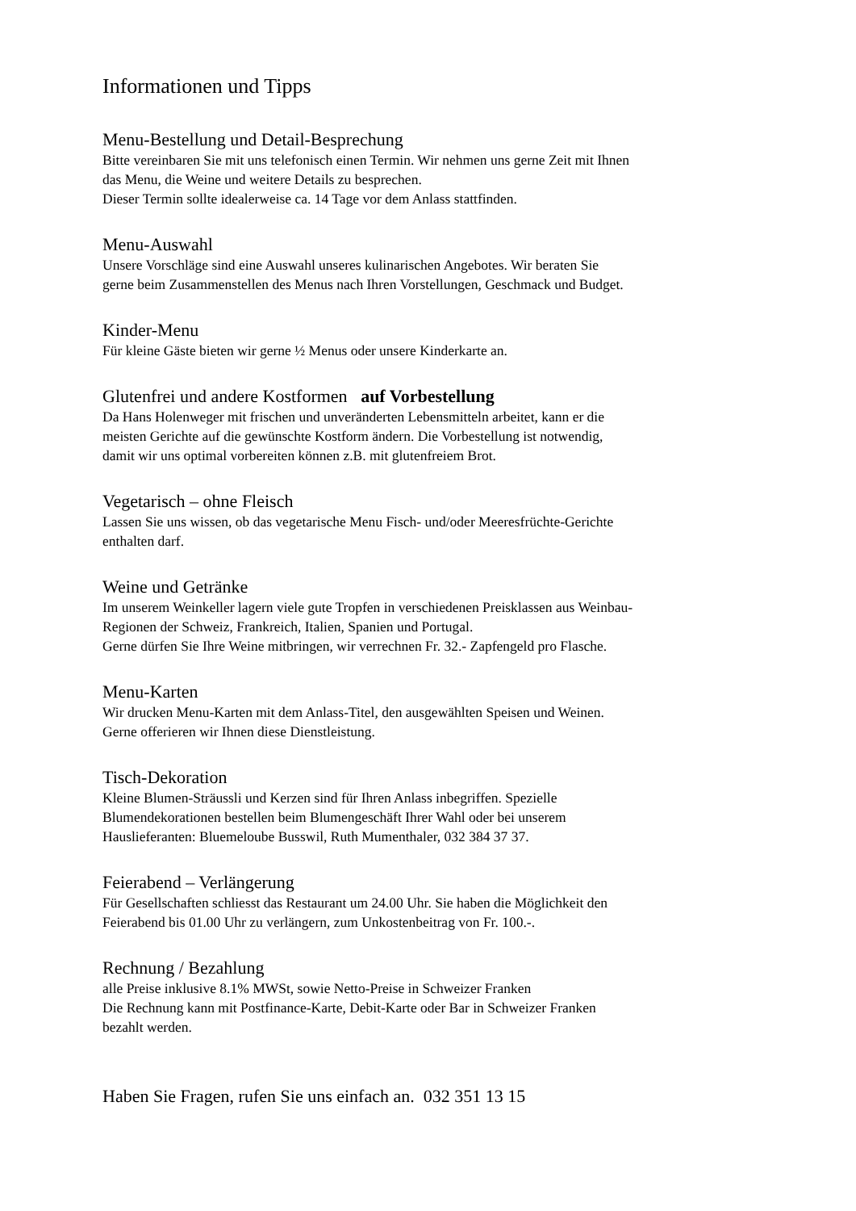Informationen und Tipps
Menu-Bestellung und Detail-Besprechung
Bitte vereinbaren Sie mit uns telefonisch einen Termin. Wir nehmen uns gerne Zeit mit Ihnen
das Menu, die Weine und weitere Details zu besprechen.
Dieser Termin sollte idealerweise ca. 14 Tage vor dem Anlass stattfinden.
Menu-Auswahl
Unsere Vorschläge sind eine Auswahl unseres kulinarischen Angebotes. Wir beraten Sie
gerne beim Zusammenstellen des Menus nach Ihren Vorstellungen, Geschmack und Budget.
Kinder-Menu
Für kleine Gäste bieten wir gerne ½ Menus oder unsere Kinderkarte an.
Glutenfrei und andere Kostformen auf Vorbestellung
Da Hans Holenweger mit frischen und unveränderten Lebensmitteln arbeitet, kann er die
meisten Gerichte auf die gewünschte Kostform ändern. Die Vorbestellung ist notwendig,
damit wir uns optimal vorbereiten können z.B. mit glutenfreiem Brot.
Vegetarisch – ohne Fleisch
Lassen Sie uns wissen, ob das vegetarische Menu Fisch- und/oder Meeresfrüchte-Gerichte
enthalten darf.
Weine und Getränke
Im unserem Weinkeller lagern viele gute Tropfen in verschiedenen Preisklassen aus Weinbau-
Regionen der Schweiz, Frankreich, Italien, Spanien und Portugal.
Gerne dürfen Sie Ihre Weine mitbringen, wir verrechnen Fr. 32.- Zapfengeld pro Flasche.
Menu-Karten
Wir drucken Menu-Karten mit dem Anlass-Titel, den ausgewählten Speisen und Weinen.
Gerne offerieren wir Ihnen diese Dienstleistung.
Tisch-Dekoration
Kleine Blumen-Sträussli und Kerzen sind für Ihren Anlass inbegriffen. Spezielle
Blumendekorationen bestellen beim Blumengeschäft Ihrer Wahl oder bei unserem
Hauslieferanten: Bluemeloube Busswil, Ruth Mumenthaler, 032 384 37 37.
Feierabend – Verlängerung
Für Gesellschaften schliesst das Restaurant um 24.00 Uhr. Sie haben die Möglichkeit den
Feierabend bis 01.00 Uhr zu verlängern, zum Unkostenbeitrag von Fr. 100.-.
Rechnung / Bezahlung
alle Preise inklusive 8.1% MWSt, sowie Netto-Preise in Schweizer Franken
Die Rechnung kann mit Postfinance-Karte, Debit-Karte oder Bar in Schweizer Franken
bezahlt werden.
Haben Sie Fragen, rufen Sie uns einfach an. 032 351 13 15